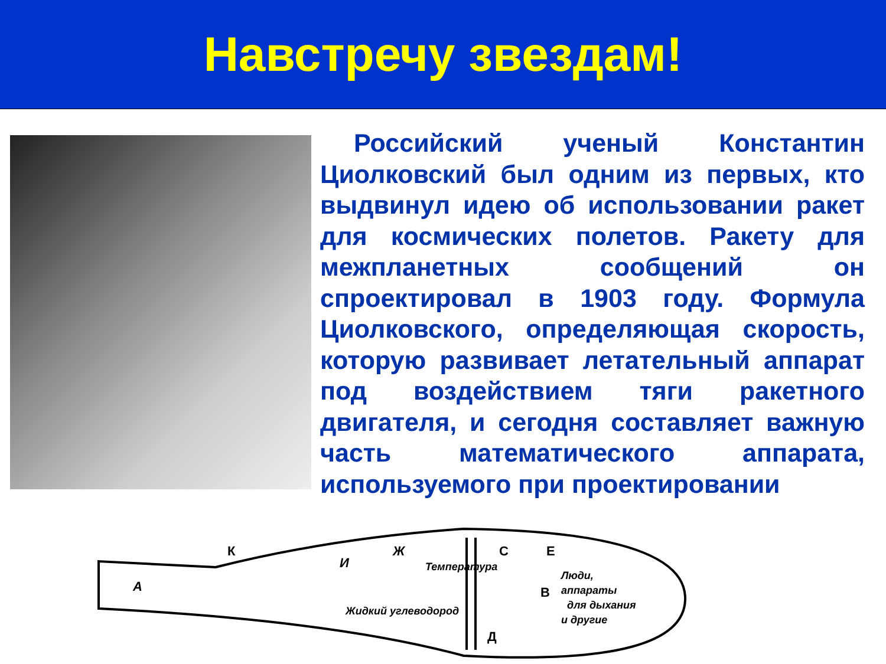Навстречу звездам!
Российский ученый Константин Циолковский был одним из первых, кто выдвинул идею об использовании ракет для космических полетов. Ракету для межпланетных сообщений он спроектировал в 1903 году. Формула Циолковского, определяющая скорость, которую развивает летательный аппарат под воздействием тяги ракетного двигателя, и сегодня составляет важную часть математического аппарата, используемого при проектировании
А
К
И
Ж
Температура
С
Е
В
Люди,
аппараты
для дыхания
и другие
Жидкий углеводород
Д